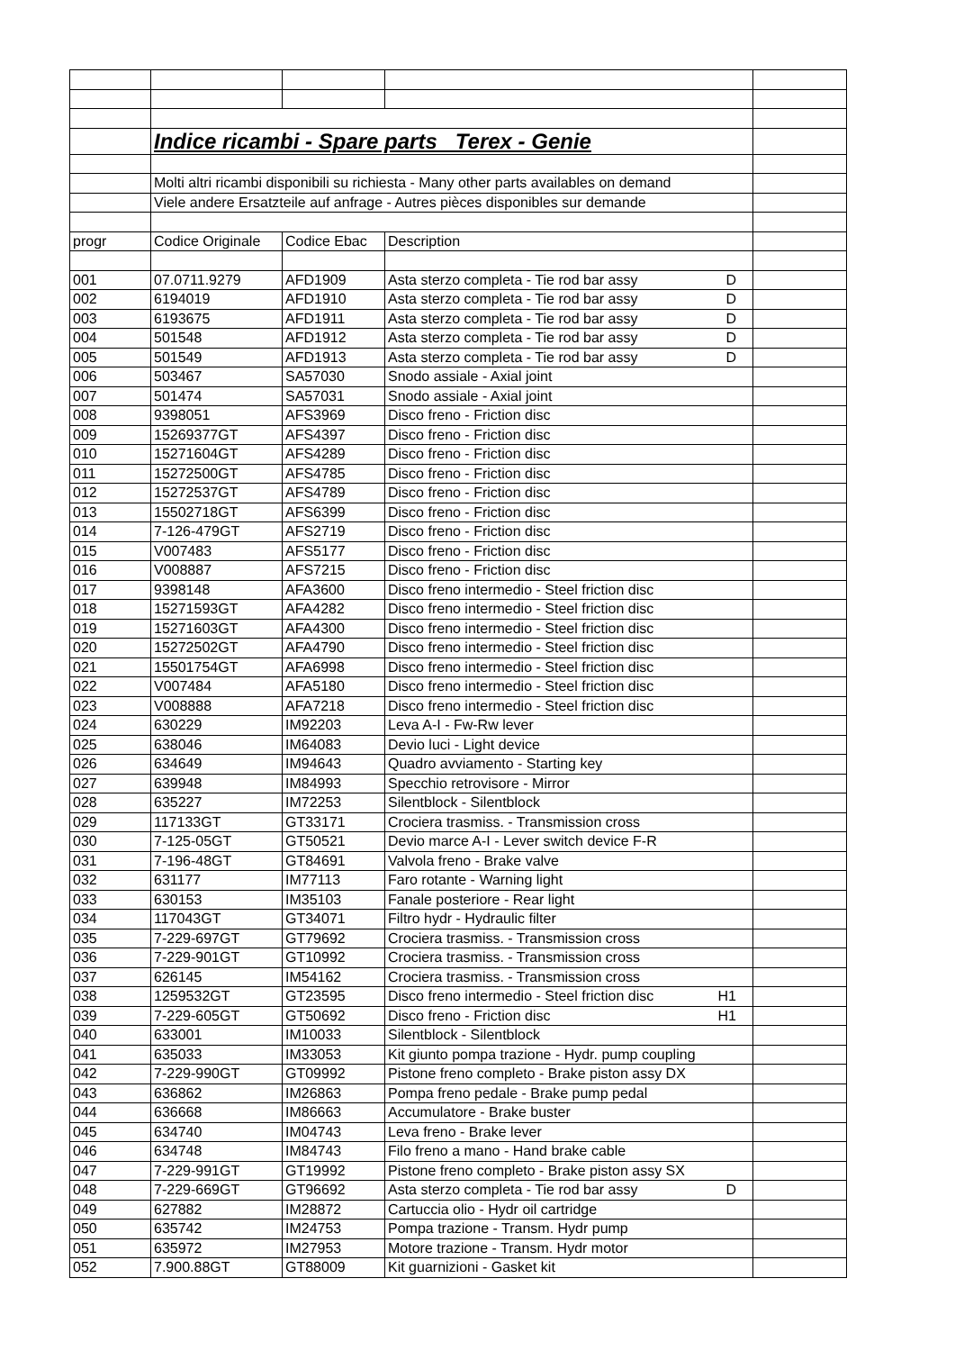| | Indice ricambi - Spare parts Terex - Genie | | | |
| | Molti altri ricambi disponibili su richiesta - Many other parts availables on demand | | | |
| | Viele andere Ersatzteile auf anfrage - Autres pièces disponibles sur demande | | | |
| progr | Codice Originale | Codice Ebac | Description | |
| 001 | 07.0711.9279 | AFD1909 | Asta sterzo completa - Tie rod bar assy D | |
| 002 | 6194019 | AFD1910 | Asta sterzo completa - Tie rod bar assy D | |
| 003 | 6193675 | AFD1911 | Asta sterzo completa - Tie rod bar assy D | |
| 004 | 501548 | AFD1912 | Asta sterzo completa - Tie rod bar assy D | |
| 005 | 501549 | AFD1913 | Asta sterzo completa - Tie rod bar assy D | |
| 006 | 503467 | SA57030 | Snodo assiale - Axial joint | |
| 007 | 501474 | SA57031 | Snodo assiale - Axial joint | |
| 008 | 9398051 | AFS3969 | Disco freno - Friction disc | |
| 009 | 15269377GT | AFS4397 | Disco freno - Friction disc | |
| 010 | 15271604GT | AFS4289 | Disco freno - Friction disc | |
| 011 | 15272500GT | AFS4785 | Disco freno - Friction disc | |
| 012 | 15272537GT | AFS4789 | Disco freno - Friction disc | |
| 013 | 15502718GT | AFS6399 | Disco freno - Friction disc | |
| 014 | 7-126-479GT | AFS2719 | Disco freno - Friction disc | |
| 015 | V007483 | AFS5177 | Disco freno - Friction disc | |
| 016 | V008887 | AFS7215 | Disco freno - Friction disc | |
| 017 | 9398148 | AFA3600 | Disco freno intermedio - Steel friction disc | |
| 018 | 15271593GT | AFA4282 | Disco freno intermedio - Steel friction disc | |
| 019 | 15271603GT | AFA4300 | Disco freno intermedio - Steel friction disc | |
| 020 | 15272502GT | AFA4790 | Disco freno intermedio - Steel friction disc | |
| 021 | 15501754GT | AFA6998 | Disco freno intermedio - Steel friction disc | |
| 022 | V007484 | AFA5180 | Disco freno intermedio - Steel friction disc | |
| 023 | V008888 | AFA7218 | Disco freno intermedio - Steel friction disc | |
| 024 | 630229 | IM92203 | Leva A-I - Fw-Rw lever | |
| 025 | 638046 | IM64083 | Devio luci - Light device | |
| 026 | 634649 | IM94643 | Quadro avviamento - Starting key | |
| 027 | 639948 | IM84993 | Specchio retrovisore - Mirror | |
| 028 | 635227 | IM72253 | Silentblock - Silentblock | |
| 029 | 117133GT | GT33171 | Crociera trasmiss. - Transmission cross | |
| 030 | 7-125-05GT | GT50521 | Devio marce A-I - Lever switch device F-R | |
| 031 | 7-196-48GT | GT84691 | Valvola freno - Brake valve | |
| 032 | 631177 | IM77113 | Faro rotante - Warning light | |
| 033 | 630153 | IM35103 | Fanale posteriore - Rear light | |
| 034 | 117043GT | GT34071 | Filtro hydr - Hydraulic filter | |
| 035 | 7-229-697GT | GT79692 | Crociera trasmiss. - Transmission cross | |
| 036 | 7-229-901GT | GT10992 | Crociera trasmiss. - Transmission cross | |
| 037 | 626145 | IM54162 | Crociera trasmiss. - Transmission cross | |
| 038 | 1259532GT | GT23595 | Disco freno intermedio - Steel friction disc H1 | |
| 039 | 7-229-605GT | GT50692 | Disco freno - Friction disc H1 | |
| 040 | 633001 | IM10033 | Silentblock - Silentblock | |
| 041 | 635033 | IM33053 | Kit giunto pompa trazione - Hydr. pump coupling | |
| 042 | 7-229-990GT | GT09992 | Pistone freno completo - Brake piston assy DX | |
| 043 | 636862 | IM26863 | Pompa freno pedale - Brake pump pedal | |
| 044 | 636668 | IM86663 | Accumulatore - Brake buster | |
| 045 | 634740 | IM04743 | Leva freno - Brake lever | |
| 046 | 634748 | IM84743 | Filo freno a mano - Hand brake cable | |
| 047 | 7-229-991GT | GT19992 | Pistone freno completo - Brake piston assy SX | |
| 048 | 7-229-669GT | GT96692 | Asta sterzo completa - Tie rod bar assy D | |
| 049 | 627882 | IM28872 | Cartuccia olio - Hydr oil cartridge | |
| 050 | 635742 | IM24753 | Pompa trazione - Transm. Hydr pump | |
| 051 | 635972 | IM27953 | Motore trazione - Transm. Hydr motor | |
| 052 | 7.900.88GT | GT88009 | Kit guarnizioni - Gasket kit | |